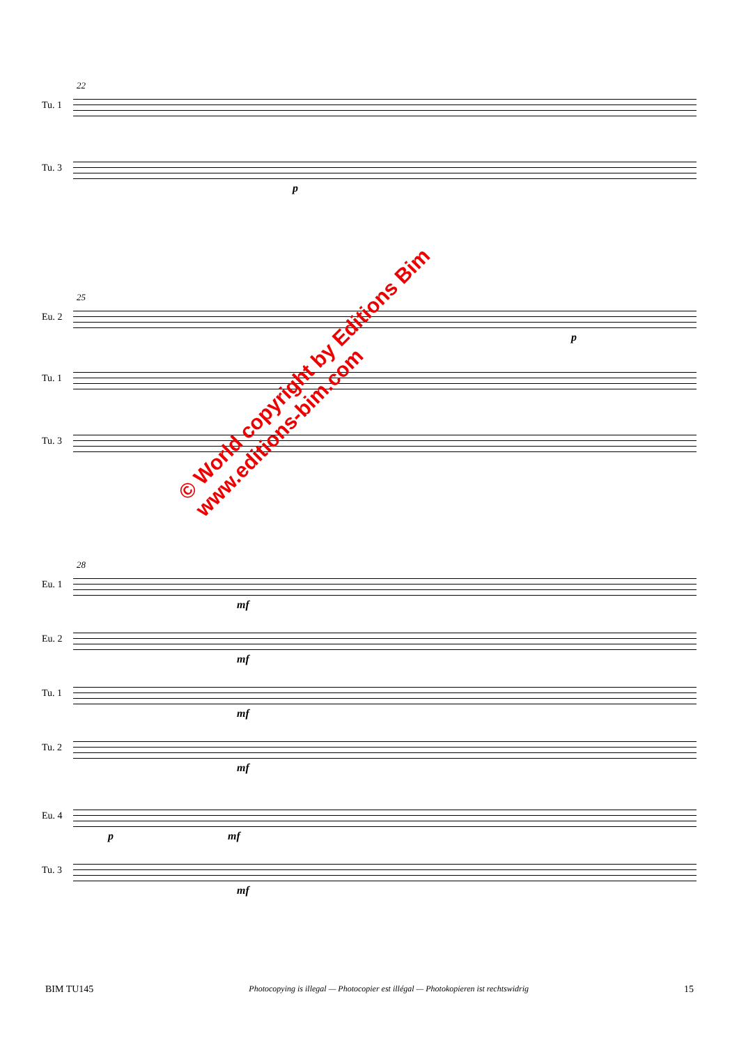22
Tu. 1
Tu. 3
p
25
Eu. 2
p
Tu. 1
Tu. 3
28
Eu. 1
mf
Eu. 2
mf
Tu. 1
mf
Tu. 2
mf
Eu. 4
p mf
Tu. 3
mf
© World copyright by Editions Bim
www.editions-bim.com
BIM TU145 Photocopying is illegal — Photocopier est illégal — Photokopieren ist rechtswidrig 15